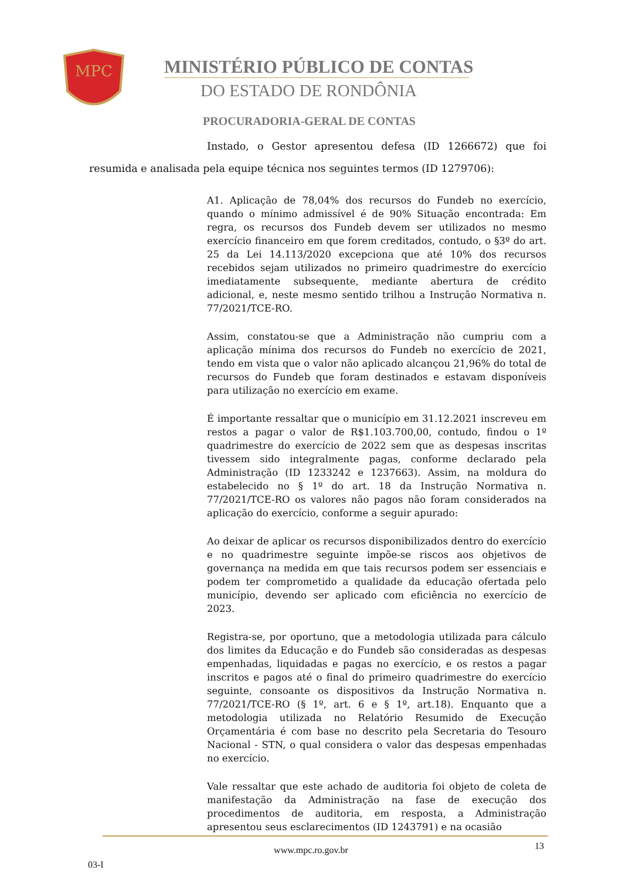MPC
MINISTÉRIO PÚBLICO DE CONTAS
DO ESTADO DE RONDÔNIA
PROCURADORIA-GERAL DE CONTAS
Instado, o Gestor apresentou defesa (ID 1266672) que foi resumida e analisada pela equipe técnica nos seguintes termos (ID 1279706):
A1. Aplicação de 78,04% dos recursos do Fundeb no exercício, quando o mínimo admissível é de 90% Situação encontrada: Em regra, os recursos dos Fundeb devem ser utilizados no mesmo exercício financeiro em que forem creditados, contudo, o §3º do art. 25 da Lei 14.113/2020 excepciona que até 10% dos recursos recebidos sejam utilizados no primeiro quadrimestre do exercício imediatamente subsequente, mediante abertura de crédito adicional, e, neste mesmo sentido trilhou a Instrução Normativa n. 77/2021/TCE-RO.
Assim, constatou-se que a Administração não cumpriu com a aplicação mínima dos recursos do Fundeb no exercício de 2021, tendo em vista que o valor não aplicado alcançou 21,96% do total de recursos do Fundeb que foram destinados e estavam disponíveis para utilização no exercício em exame.
É importante ressaltar que o município em 31.12.2021 inscreveu em restos a pagar o valor de R$1.103.700,00, contudo, findou o 1º quadrimestre do exercício de 2022 sem que as despesas inscritas tivessem sido integralmente pagas, conforme declarado pela Administração (ID 1233242 e 1237663). Assim, na moldura do estabelecido no § 1º do art. 18 da Instrução Normativa n. 77/2021/TCE-RO os valores não pagos não foram considerados na aplicação do exercício, conforme a seguir apurado:
Ao deixar de aplicar os recursos disponibilizados dentro do exercício e no quadrimestre seguinte impõe-se riscos aos objetivos de governança na medida em que tais recursos podem ser essenciais e podem ter comprometido a qualidade da educação ofertada pelo município, devendo ser aplicado com eficiência no exercício de 2023.
Registra-se, por oportuno, que a metodologia utilizada para cálculo dos limites da Educação e do Fundeb são consideradas as despesas empenhadas, liquidadas e pagas no exercício, e os restos a pagar inscritos e pagos até o final do primeiro quadrimestre do exercício seguinte, consoante os dispositivos da Instrução Normativa n. 77/2021/TCE-RO (§ 1º, art. 6 e § 1º, art.18). Enquanto que a metodologia utilizada no Relatório Resumido de Execução Orçamentária é com base no descrito pela Secretaria do Tesouro Nacional - STN, o qual considera o valor das despesas empenhadas no exercício.
Vale ressaltar que este achado de auditoria foi objeto de coleta de manifestação da Administração na fase de execução dos procedimentos de auditoria, em resposta, a Administração apresentou seus esclarecimentos (ID 1243791) e na ocasião
www.mpc.ro.gov.br 13
03-I